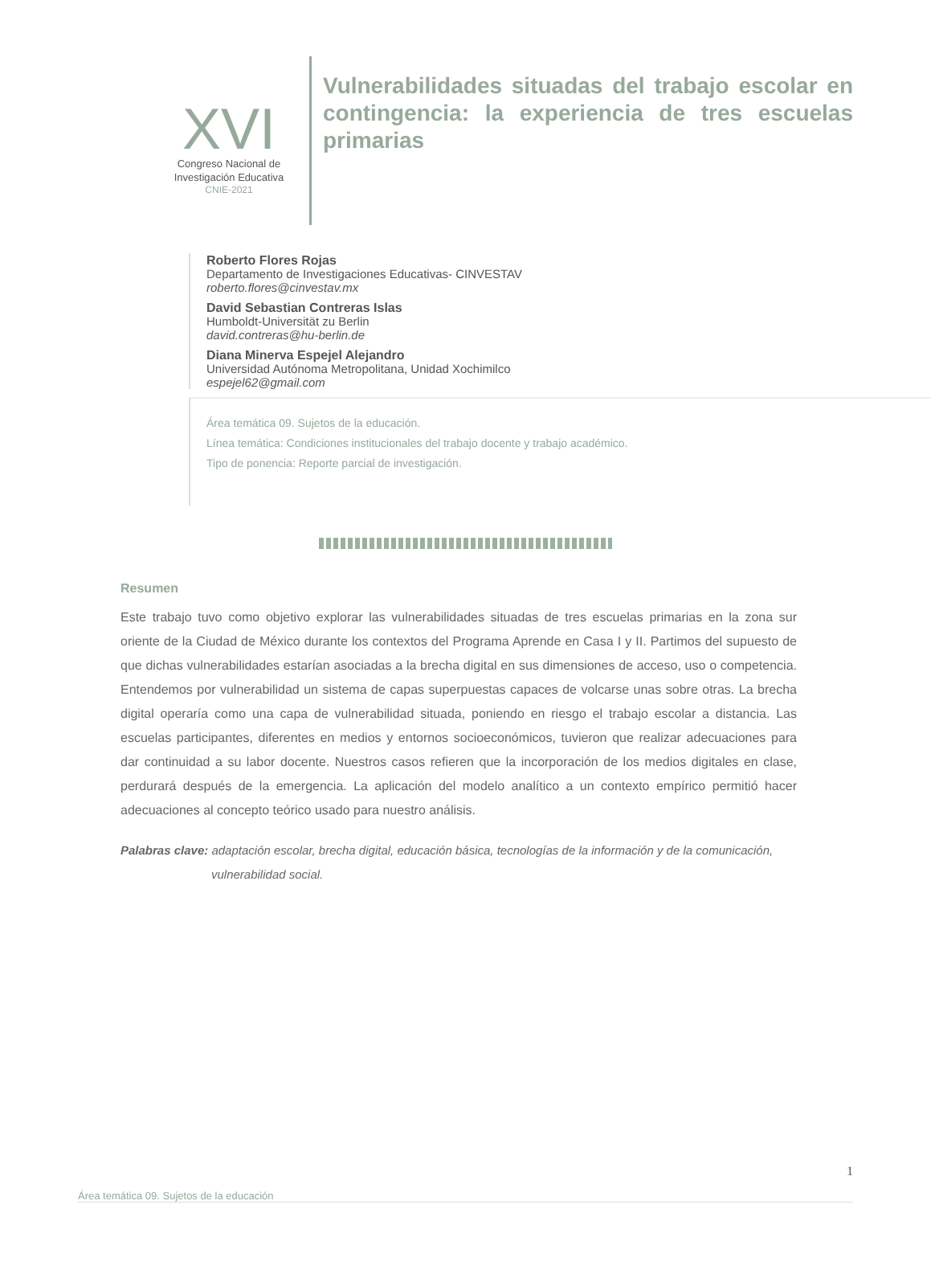XVI
Congreso Nacional de
Investigación Educativa
CNIE-2021
Vulnerabilidades situadas del trabajo escolar en contingencia: la experiencia de tres escuelas primarias
Roberto Flores Rojas
Departamento de Investigaciones Educativas- CINVESTAV
roberto.flores@cinvestav.mx
David Sebastian Contreras Islas
Humboldt-Universität zu Berlin
david.contreras@hu-berlin.de
Diana Minerva Espejel Alejandro
Universidad Autónoma Metropolitana, Unidad Xochimilco
espejel62@gmail.com
Área temática 09. Sujetos de la educación.
Línea temática: Condiciones institucionales del trabajo docente y trabajo académico.
Tipo de ponencia: Reporte parcial de investigación.
Resumen
Este trabajo tuvo como objetivo explorar las vulnerabilidades situadas de tres escuelas primarias en la zona sur oriente de la Ciudad de México durante los contextos del Programa Aprende en Casa I y II. Partimos del supuesto de que dichas vulnerabilidades estarían asociadas a la brecha digital en sus dimensiones de acceso, uso o competencia. Entendemos por vulnerabilidad un sistema de capas superpuestas capaces de volcarse unas sobre otras. La brecha digital operaría como una capa de vulnerabilidad situada, poniendo en riesgo el trabajo escolar a distancia. Las escuelas participantes, diferentes en medios y entornos socioeconómicos, tuvieron que realizar adecuaciones para dar continuidad a su labor docente. Nuestros casos refieren que la incorporación de los medios digitales en clase, perdurará después de la emergencia. La aplicación del modelo analítico a un contexto empírico permitió hacer adecuaciones al concepto teórico usado para nuestro análisis.
Palabras clave: adaptación escolar, brecha digital, educación básica, tecnologías de la información y de la comunicación,
vulnerabilidad social.
1
Área temática 09. Sujetos de la educación